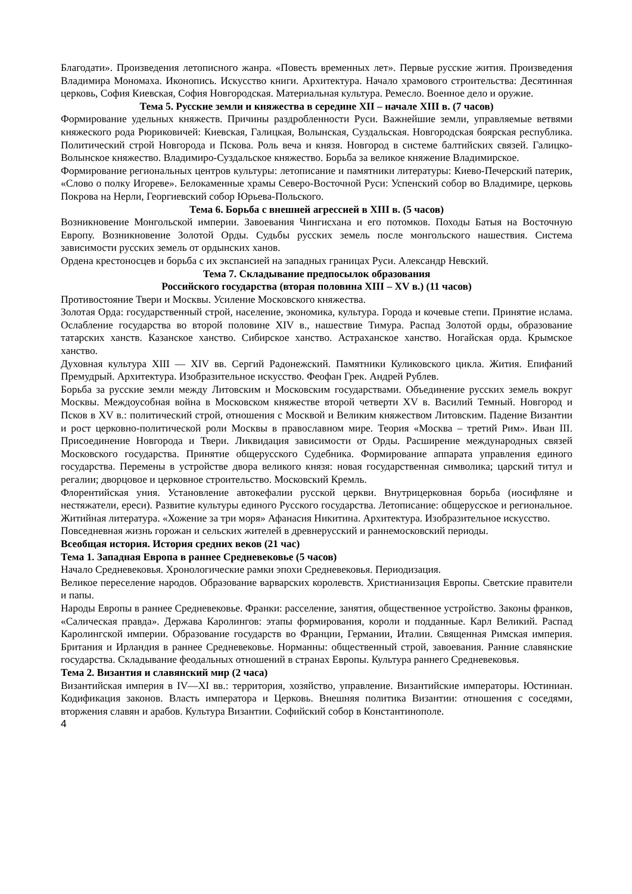Благодати». Произведения летописного жанра. «Повесть временных лет». Первые русские жития. Произведения Владимира Мономаха. Иконопись. Искусство книги. Архитектура. Начало храмового строительства: Десятинная церковь, София Киевская, София Новгородская. Материальная культура. Ремесло. Военное дело и оружие.
Тема 5. Русские земли и княжества в середине XII – начале XIII в. (7 часов)
Формирование удельных княжеств. Причины раздробленности Руси. Важнейшие земли, управляемые ветвями княжеского рода Рюриковичей: Киевская, Галицкая, Волынская, Суздальская. Новгородская боярская республика. Политический строй Новгорода и Пскова. Роль веча и князя. Новгород в системе балтийских связей. Галицко-Волынское княжество. Владимиро-Суздальское княжество. Борьба за великое княжение Владимирское.
Формирование региональных центров культуры: летописание и памятники литературы: Киево-Печерский патерик, «Слово о полку Игореве». Белокаменные храмы Северо-Восточной Руси: Успенский собор во Владимире, церковь Покрова на Нерли, Георгиевский собор Юрьева-Польского.
Тема 6. Борьба с внешней агрессией в XIII в. (5 часов)
Возникновение Монгольской империи. Завоевания Чингисхана и его потомков. Походы Батыя на Восточную Европу. Возникновение Золотой Орды. Судьбы русских земель после монгольского нашествия. Система зависимости русских земель от ордынских ханов.
Ордена крестоносцев и борьба с их экспансией на западных границах Руси. Александр Невский.
Тема 7. Складывание предпосылок образования
Российского государства (вторая половина XIII – XV в.) (11 часов)
Противостояние Твери и Москвы. Усиление Московского княжества.
Золотая Орда: государственный строй, население, экономика, культура. Города и кочевые степи. Принятие ислама. Ослабление государства во второй половине XIV в., нашествие Тимура. Распад Золотой орды, образование татарских ханств. Казанское ханство. Сибирское ханство. Астраханское ханство. Ногайская орда. Крымское ханство.
Духовная культура XIII — XIV вв. Сергий Радонежский. Памятники Куликовского цикла. Жития. Епифаний Премудрый. Архитектура. Изобразительное искусство. Феофан Грек. Андрей Рублев.
Борьба за русские земли между Литовским и Московским государствами. Объединение русских земель вокруг Москвы. Междоусобная война в Московском княжестве второй четверти XV в. Василий Темный. Новгород и Псков в XV в.: политический строй, отношения с Москвой и Великим княжеством Литовским. Падение Византии и рост церковно-политической роли Москвы в православном мире. Теория «Москва – третий Рим». Иван III. Присоединение Новгорода и Твери. Ликвидация зависимости от Орды. Расширение международных связей Московского государства. Принятие общерусского Судебника. Формирование аппарата управления единого государства. Перемены в устройстве двора великого князя: новая государственная символика; царский титул и регалии; дворцовое и церковное строительство. Московский Кремль.
Флорентийская уния. Установление автокефалии русской церкви. Внутрицерковная борьба (иосифляне и нестяжатели, ереси). Развитие культуры единого Русского государства. Летописание: общерусское и региональное. Житийная литература. «Хожение за три моря» Афанасия Никитина. Архитектура. Изобразительное искусство.
Повседневная жизнь горожан и сельских жителей в древнерусский и раннемосковский периоды.
Всеобщая история. История средних веков (21 час)
Тема 1. Западная Европа в раннее Средневековье (5 часов)
Начало Средневековья. Хронологические рамки эпохи Средневековья. Периодизация.
Великое переселение народов. Образование варварских королевств. Христианизация Европы. Светские правители и папы.
Народы Европы в раннее Средневековье. Франки: расселение, занятия, общественное устройство. Законы франков, «Салическая правда». Держава Каролингов: этапы формирования, короли и подданные. Карл Великий. Распад Каролингской империи. Образование государств во Франции, Германии, Италии. Священная Римская империя. Британия и Ирландия в раннее Средневековье. Норманны: общественный строй, завоевания. Ранние славянские государства. Складывание феодальных отношений в странах Европы. Культура раннего Средневековья.
Тема 2. Византия и славянский мир (2 часа)
Византийская империя в IV—XI вв.: территория, хозяйство, управление. Византийские императоры. Юстиниан. Кодификация законов. Власть императора и Церковь. Внешняя политика Византии: отношения с соседями, вторжения славян и арабов. Культура Византии. Софийский собор в Константинополе.
4